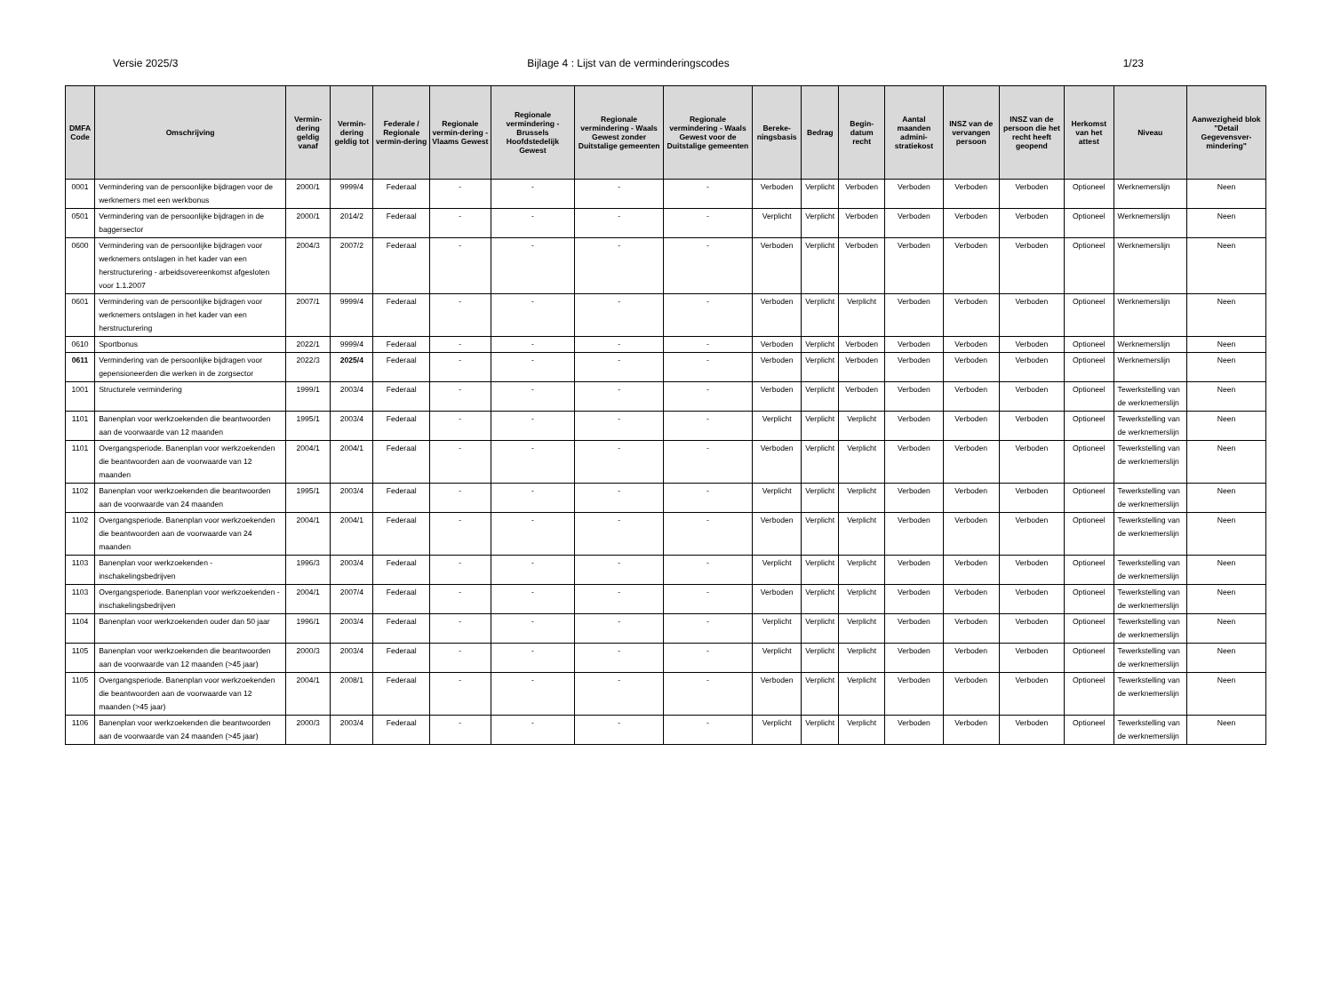Versie 2025/3 Bijlage 4 : Lijst van de verminderingscodes
1/23
| DMFA Code | Omschrijving | Vermin-dering geldig vanaf | Vermin-dering geldig tot | Federale / Regionale vermin-dering | Regionale vermin-dering - Vlaams Gewest | Regionale vermindering - Brussels Hoofdstedelijk Gewest | Regionale vermindering - Waals Gewest zonder Duitstalige gemeenten | Regionale vermindering - Waals Gewest voor de Duitstalige gemeenten | Bereke-ningsbasis | Bedrag | Begin-datum recht | Aantal maanden admini-stratiekost | INSZ van de vervangen persoon | INSZ van de persoon die het recht heeft geopend | Herkomst van het attest | Niveau | Aanwezigheid blok "Detail Gegevensver-mindering" |
| --- | --- | --- | --- | --- | --- | --- | --- | --- | --- | --- | --- | --- | --- | --- | --- | --- | --- |
| 0001 | Vermindering van de persoonlijke bijdragen voor de werknemers met een werkbonus | 2000/1 | 9999/4 | Federaal | - | - | - | - | Verboden | Verplicht | Verboden | Verboden | Verboden | Verboden | Optioneel | Werknemerslijn | Neen |
| 0501 | Vermindering van de persoonlijke bijdragen in de baggersector | 2000/1 | 2014/2 | Federaal | - | - | - | - | Verplicht | Verplicht | Verboden | Verboden | Verboden | Verboden | Optioneel | Werknemerslijn | Neen |
| 0600 | Vermindering van de persoonlijke bijdragen voor werknemers ontslagen in het kader van een herstructurering - arbeidsovereenkomst afgesloten voor 1.1.2007 | 2004/3 | 2007/2 | Federaal | - | - | - | - | Verboden | Verplicht | Verboden | Verboden | Verboden | Verboden | Optioneel | Werknemerslijn | Neen |
| 0601 | Vermindering van de persoonlijke bijdragen voor werknemers ontslagen in het kader van een herstructurering | 2007/1 | 9999/4 | Federaal | - | - | - | - | Verboden | Verplicht | Verplicht | Verboden | Verboden | Verboden | Optioneel | Werknemerslijn | Neen |
| 0610 | Sportbonus | 2022/1 | 9999/4 | Federaal | - | - | - | - | Verboden | Verplicht | Verboden | Verboden | Verboden | Verboden | Optioneel | Werknemerslijn | Neen |
| 0611 | Vermindering van de persoonlijke bijdragen voor gepensioneerden die werken in de zorgsector | 2022/3 | 2025/4 | Federaal | - | - | - | - | Verboden | Verplicht | Verboden | Verboden | Verboden | Verboden | Optioneel | Werknemerslijn | Neen |
| 1001 | Structurele vermindering | 1999/1 | 2003/4 | Federaal | - | - | - | - | Verboden | Verplicht | Verboden | Verboden | Verboden | Verboden | Optioneel | Tewerkstelling van de werknemerslijn | Neen |
| 1101 | Banenplan voor werkzoekenden die beantwoorden aan de voorwaarde van 12 maanden | 1995/1 | 2003/4 | Federaal | - | - | - | - | Verplicht | Verplicht | Verplicht | Verboden | Verboden | Verboden | Optioneel | Tewerkstelling van de werknemerslijn | Neen |
| 1101 | Overgangsperiode. Banenplan voor werkzoekenden die beantwoorden aan de voorwaarde van 12 maanden | 2004/1 | 2004/1 | Federaal | - | - | - | - | Verboden | Verplicht | Verplicht | Verboden | Verboden | Verboden | Optioneel | Tewerkstelling van de werknemerslijn | Neen |
| 1102 | Banenplan voor werkzoekenden die beantwoorden aan de voorwaarde van 24 maanden | 1995/1 | 2003/4 | Federaal | - | - | - | - | Verplicht | Verplicht | Verplicht | Verboden | Verboden | Verboden | Optioneel | Tewerkstelling van de werknemerslijn | Neen |
| 1102 | Overgangsperiode. Banenplan voor werkzoekenden die beantwoorden aan de voorwaarde van 24 maanden | 2004/1 | 2004/1 | Federaal | - | - | - | - | Verboden | Verplicht | Verplicht | Verboden | Verboden | Verboden | Optioneel | Tewerkstelling van de werknemerslijn | Neen |
| 1103 | Banenplan voor werkzoekenden - inschakelingsbedrijven | 1996/3 | 2003/4 | Federaal | - | - | - | - | Verplicht | Verplicht | Verplicht | Verboden | Verboden | Verboden | Optioneel | Tewerkstelling van de werknemerslijn | Neen |
| 1103 | Overgangsperiode. Banenplan voor werkzoekenden - inschakelingsbedrijven | 2004/1 | 2007/4 | Federaal | - | - | - | - | Verboden | Verplicht | Verplicht | Verboden | Verboden | Verboden | Optioneel | Tewerkstelling van de werknemerslijn | Neen |
| 1104 | Banenplan voor werkzoekenden ouder dan 50 jaar | 1996/1 | 2003/4 | Federaal | - | - | - | - | Verplicht | Verplicht | Verplicht | Verboden | Verboden | Verboden | Optioneel | Tewerkstelling van de werknemerslijn | Neen |
| 1105 | Banenplan voor werkzoekenden die beantwoorden aan de voorwaarde van 12 maanden (>45 jaar) | 2000/3 | 2003/4 | Federaal | - | - | - | - | Verplicht | Verplicht | Verplicht | Verboden | Verboden | Verboden | Optioneel | Tewerkstelling van de werknemerslijn | Neen |
| 1105 | Overgangsperiode. Banenplan voor werkzoekenden die beantwoorden aan de voorwaarde van 12 maanden (>45 jaar) | 2004/1 | 2008/1 | Federaal | - | - | - | - | Verboden | Verplicht | Verplicht | Verboden | Verboden | Verboden | Optioneel | Tewerkstelling van de werknemerslijn | Neen |
| 1106 | Banenplan voor werkzoekenden die beantwoorden aan de voorwaarde van 24 maanden (>45 jaar) | 2000/3 | 2003/4 | Federaal | - | - | - | - | Verplicht | Verplicht | Verplicht | Verboden | Verboden | Verboden | Optioneel | Tewerkstelling van de werknemerslijn | Neen |